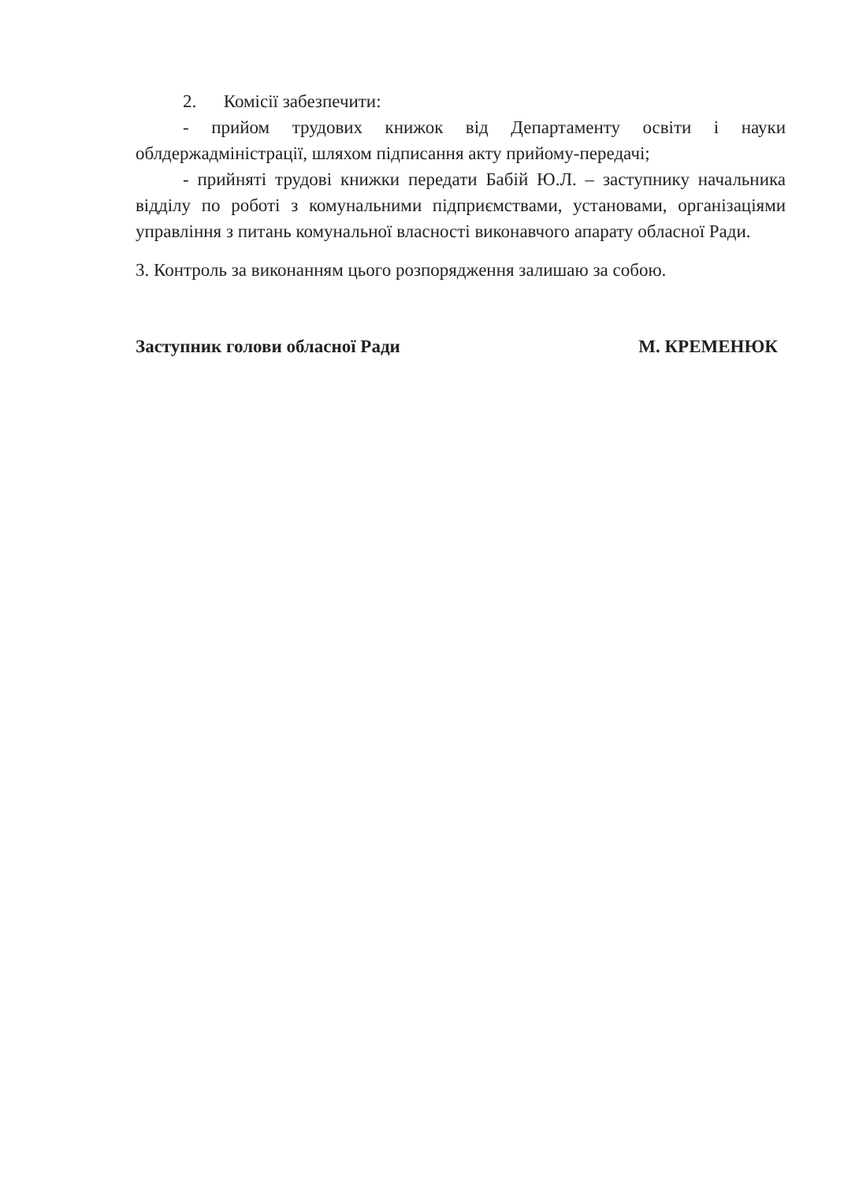2. Комісії забезпечити:
- прийом трудових книжок від Департаменту освіти і науки облдержадміністрації, шляхом підписання акту прийому-передачі;
- прийняті трудові книжки передати Бабій Ю.Л. – заступнику начальника відділу по роботі з комунальними підприємствами, установами, організаціями управління з питань комунальної власності виконавчого апарату обласної Ради.
3. Контроль за виконанням цього розпорядження залишаю за собою.
Заступник голови обласної Ради М. КРЕМЕНЮК